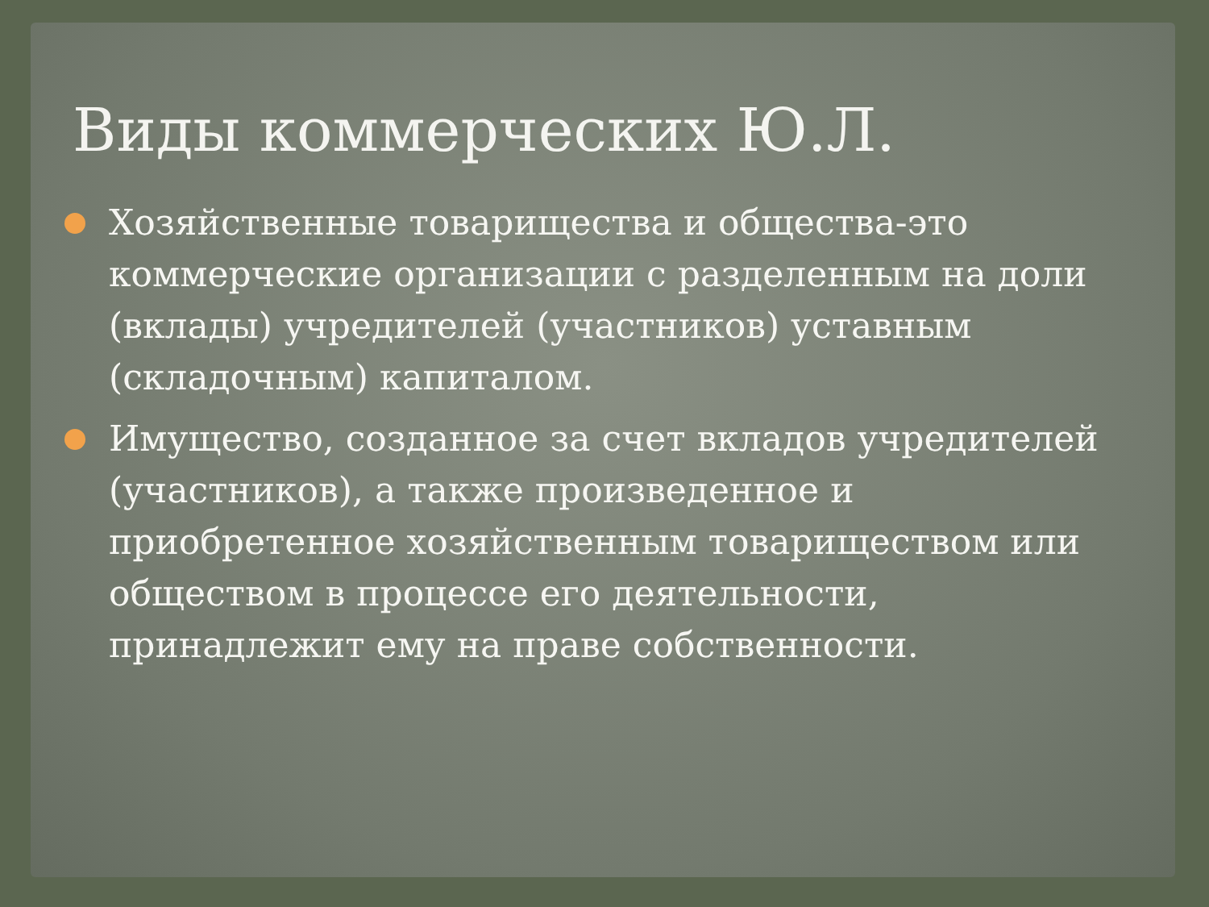Виды коммерческих Ю.Л.
Хозяйственные товарищества и общества-это коммерческие организации с разделенным на доли (вклады) учредителей (участников) уставным (складочным) капиталом.
Имущество, созданное за счет вкладов учредителей (участников), а также произведенное и приобретенное хозяйственным товариществом или обществом в процессе его деятельности, принадлежит ему на праве собственности.